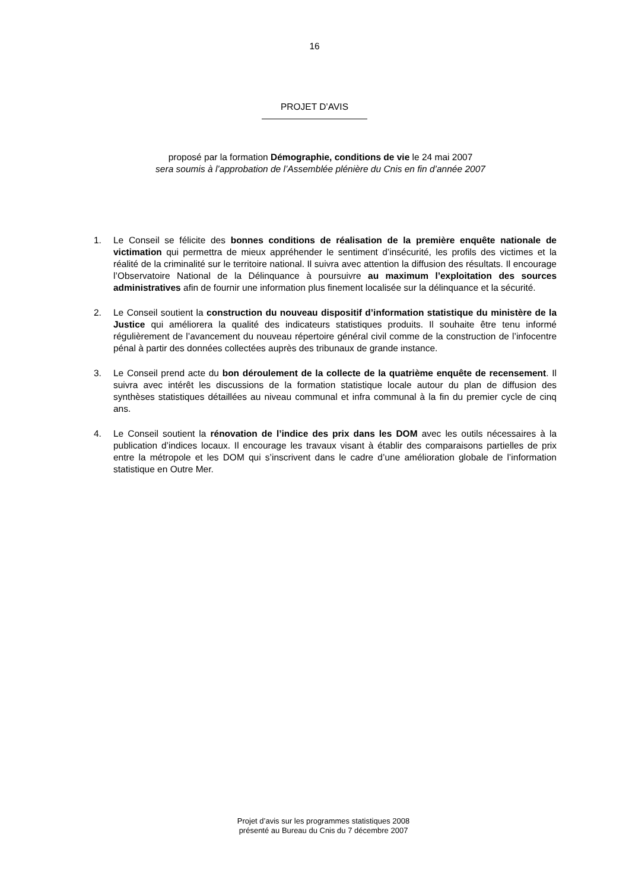16
PROJET D’AVIS
proposé par la formation Démographie, conditions de vie le 24 mai 2007
sera soumis à l’approbation de l’Assemblée plénière du Cnis en fin d’année 2007
1. Le Conseil se félicite des bonnes conditions de réalisation de la première enquête nationale de victimation qui permettra de mieux appréhender le sentiment d’insécurité, les profils des victimes et la réalité de la criminalité sur le territoire national. Il suivra avec attention la diffusion des résultats. Il encourage l’Observatoire National de la Délinquance à poursuivre au maximum l’exploitation des sources administratives afin de fournir une information plus finement localisée sur la délinquance et la sécurité.
2. Le Conseil soutient la construction du nouveau dispositif d’information statistique du ministère de la Justice qui améliorera la qualité des indicateurs statistiques produits. Il souhaite être tenu informé régulièrement de l’avancement du nouveau répertoire général civil comme de la construction de l’infocentre pénal à partir des données collectées auprès des tribunaux de grande instance.
3. Le Conseil prend acte du bon déroulement de la collecte de la quatrième enquête de recensement. Il suivra avec intérêt les discussions de la formation statistique locale autour du plan de diffusion des synthèses statistiques détaillées au niveau communal et infra communal à la fin du premier cycle de cinq ans.
4. Le Conseil soutient la rénovation de l’indice des prix dans les DOM avec les outils nécessaires à la publication d’indices locaux. Il encourage les travaux visant à établir des comparaisons partielles de prix entre la métropole et les DOM qui s’inscrivent dans le cadre d’une amélioration globale de l’information statistique en Outre Mer.
Projet d’avis sur les programmes statistiques 2008
présenté au Bureau du Cnis du 7 décembre 2007